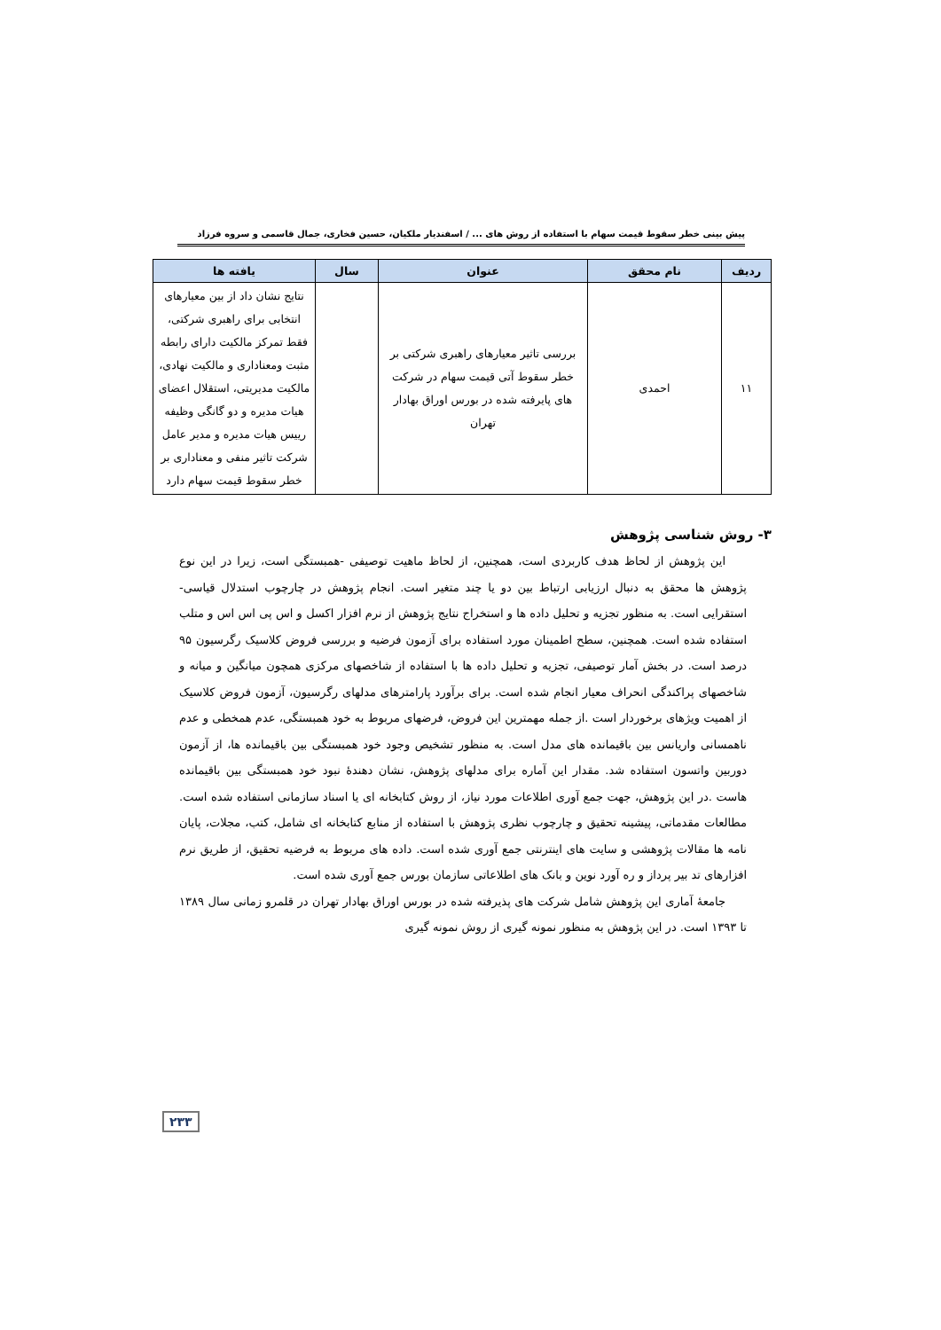پیش بینی خطر سقوط قیمت سهام با استفاده از روش های ... / اسفندیار ملکیان، حسین فخاری، جمال قاسمی و سروه فرزاد
| ردیف | نام محقق | عنوان | سال | یافته ها |
| --- | --- | --- | --- | --- |
| ۱۱ | احمدی | بررسی تاثیر معیارهای راهبری شرکتی بر خطر سقوط آتی قیمت سهام در شرکت های پایرفته شده در بورس اوراق بهادار تهران | | نتایج نشان داد از بین معیارهای انتخابی برای راهبری شرکتی، فقط تمرکز مالکیت دارای رابطه مثبت ومعناداری و مالکیت نهادی، مالکیت مدیریتی، استقلال اعضای هیات مدیره و دو گانگی وظیفه رییس هیات مدیره و مدیر عامل شرکت تاثیر منفی و معناداری بر خطر سقوط قیمت سهام دارد |
۳- روش شناسی پژوهش
این پژوهش از لحاظ هدف کاربردی است، همچنین، از لحاظ ماهیت توصیفی -همبستگی است، زیرا در این نوع پژوهش ها محقق به دنبال ارزیابی ارتباط بین دو یا چند متغیر است. انجام پژوهش در چارچوب استدلال قیاسی- استقرایی است. به منظور تجزیه و تحلیل داده ها و استخراج نتایج پژوهش از نرم افزار اکسل و اس پی اس اس و متلب استفاده شده است. همچنین، سطح اطمینان مورد استفاده برای آزمون فرضیه و بررسی فروض کلاسیک رگرسیون ۹۵ درصد است. در بخش آمار توصیفی، تجزیه و تحلیل داده ها با استفاده از شاخصهای مرکزی همچون میانگین و میانه و شاخصهای پراکندگی انحراف معیار انجام شده است. برای برآورد پارامترهای مدلهای رگرسیون، آزمون فروض کلاسیک از اهمیت ویژهای برخوردار است .از جمله مهمترین این فروض، فرضهای مربوط به خود همبستگی، عدم همخطی و عدم ناهمسانی واریانس بین باقیمانده های مدل است. به منظور تشخیص وجود خود همبستگی بین باقیمانده ها، از آزمون دوربین واتسون استفاده شد. مقدار این آماره برای مدلهای پژوهش، نشان دهندۀ نبود خود همبستگی بین باقیمانده هاست .در این پژوهش، جهت جمع آوری اطلاعات مورد نیاز، از روش کتابخانه ای یا اسناد سازمانی استفاده شده است. مطالعات مقدماتی، پیشینه تحقیق و چارچوب نظری پژوهش با استفاده از منابع کتابخانه ای شامل، کتب، مجلات، پایان نامه ها مقالات پژوهشی و سایت های اینترنتی جمع آوری شده است. داده های مربوط به فرضیه تحقیق، از طریق نرم افزارهای تد بیر پرداز و ره آورد نوین و بانک های اطلاعاتی سازمان بورس جمع آوری شده است.
جامعۀ آماری این پژوهش شامل شرکت های پذیرفته شده در بورس اوراق بهادار تهران در قلمرو زمانی سال ۱۳۸۹ تا ۱۳۹۳ است. در این پژوهش به منظور نمونه گیری از روش نمونه گیری
۲۳۳